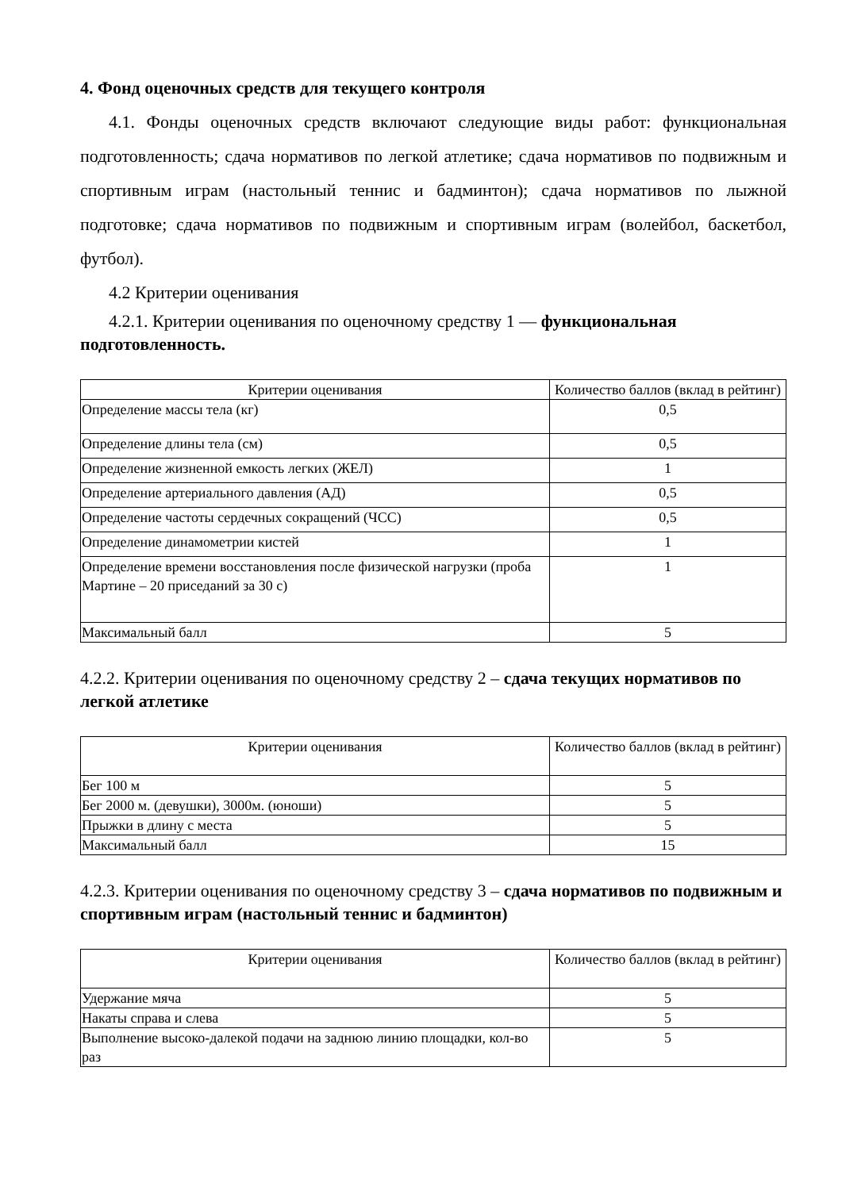4. Фонд оценочных средств для текущего контроля
4.1. Фонды оценочных средств включают следующие виды работ: функциональная подготовленность; сдача нормативов по легкой атлетике; сдача нормативов по подвижным и спортивным играм (настольный теннис и бадминтон); сдача нормативов по лыжной подготовке; сдача нормативов по подвижным и спортивным играм (волейбол, баскетбол, футбол).
4.2 Критерии оценивания
4.2.1. Критерии оценивания по оценочному средству 1 — функциональная подготовленность.
| Критерии оценивания | Количество баллов (вклад в рейтинг) |
| --- | --- |
| Определение массы тела (кг) | 0,5 |
| Определение длины тела (см) | 0,5 |
| Определение жизненной емкость легких (ЖЕЛ) | 1 |
| Определение артериального давления (АД) | 0,5 |
| Определение частоты сердечных сокращений (ЧСС) | 0,5 |
| Определение динамометрии кистей | 1 |
| Определение времени восстановления после физической нагрузки (проба Мартине – 20 приседаний за 30 с) | 1 |
| Максимальный балл | 5 |
4.2.2. Критерии оценивания по оценочному средству 2 – сдача текущих нормативов по легкой атлетике
| Критерии оценивания | Количество баллов (вклад в рейтинг) |
| --- | --- |
| Бег 100 м | 5 |
| Бег 2000 м. (девушки), 3000м. (юноши) | 5 |
| Прыжки в длину с места | 5 |
| Максимальный балл | 15 |
4.2.3. Критерии оценивания по оценочному средству 3 – сдача нормативов по подвижным и спортивным играм (настольный теннис и бадминтон)
| Критерии оценивания | Количество баллов (вклад в рейтинг) |
| --- | --- |
| Удержание мяча | 5 |
| Накаты справа и слева | 5 |
| Выполнение высоко-далекой подачи на заднюю линию площадки, кол-во раз | 5 |